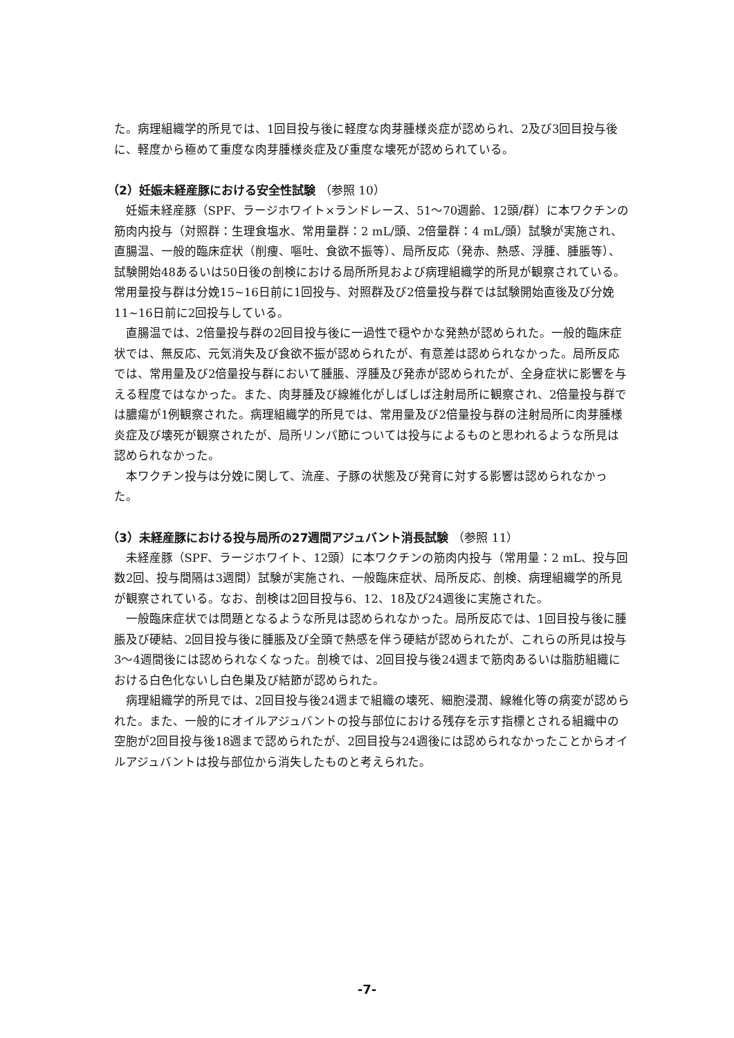た。病理組織学的所見では、1回目投与後に軽度な肉芽腫様炎症が認められ、2及び3回目投与後に、軽度から極めて重度な肉芽腫様炎症及び重度な壊死が認められている。
（2）妊娠未経産豚における安全性試験 （参照 10）
妊娠未経産豚（SPF、ラージホワイト×ランドレース、51～70週齢、12頭/群）に本ワクチンの筋肉内投与（対照群：生理食塩水、常用量群：2 mL/頭、2倍量群：4 mL/頭）試験が実施され、直腸温、一般的臨床症状（削痩、嘔吐、食欲不振等）、局所反応（発赤、熱感、浮腫、腫脹等）、試験開始48あるいは50日後の剖検における局所所見および病理組織学的所見が観察されている。常用量投与群は分娩15~16日前に1回投与、対照群及び2倍量投与群では試験開始直後及び分娩11~16日前に2回投与している。
直腸温では、2倍量投与群の2回目投与後に一過性で穏やかな発熱が認められた。一般的臨床症状では、無反応、元気消失及び食欲不振が認められたが、有意差は認められなかった。局所反応では、常用量及び2倍量投与群において腫脹、浮腫及び発赤が認められたが、全身症状に影響を与える程度ではなかった。また、肉芽腫及び線維化がしばしば注射局所に観察され、2倍量投与群では膿瘍が1例観察された。病理組織学的所見では、常用量及び2倍量投与群の注射局所に肉芽腫様炎症及び壊死が観察されたが、局所リンパ節については投与によるものと思われるような所見は認められなかった。
本ワクチン投与は分娩に関して、流産、子豚の状態及び発育に対する影響は認められなかった。
（3）未経産豚における投与局所の27週間アジュバント消長試験 （参照 11）
未経産豚（SPF、ラージホワイト、12頭）に本ワクチンの筋肉内投与（常用量：2 mL、投与回数2回、投与間隔は3週間）試験が実施され、一般臨床症状、局所反応、剖検、病理組織学的所見が観察されている。なお、剖検は2回目投与6、12、18及び24週後に実施された。
一般臨床症状では問題となるような所見は認められなかった。局所反応では、1回目投与後に腫脹及び硬結、2回目投与後に腫脹及び全頭で熱感を伴う硬結が認められたが、これらの所見は投与3～4週間後には認められなくなった。剖検では、2回目投与後24週まで筋肉あるいは脂肪組織における白色化ないし白色巣及び結節が認められた。
病理組織学的所見では、2回目投与後24週まで組織の壊死、細胞浸潤、線維化等の病変が認められた。また、一般的にオイルアジュバントの投与部位における残存を示す指標とされる組織中の空胞が2回目投与後18週まで認められたが、2回目投与24週後には認められなかったことからオイルアジュバントは投与部位から消失したものと考えられた。
-7-